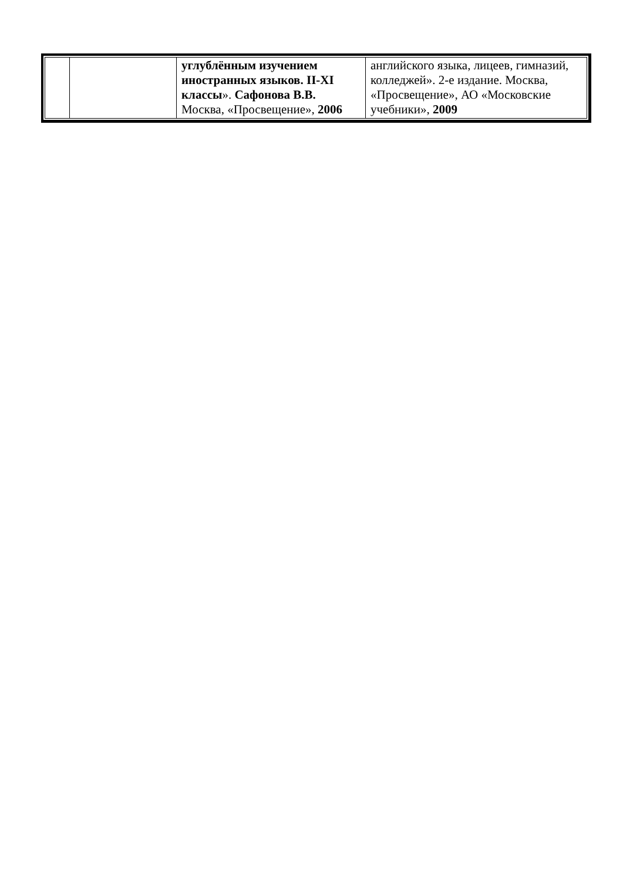| | | углублённым изучением иностранных языков. II-XI классы ». Сафонова В.В. Москва, «Просвещение», 2006 | английского языка, лицеев, гимназий, колледжей». 2-е издание. Москва, «Просвещение», АО «Московские учебники», 2009 |